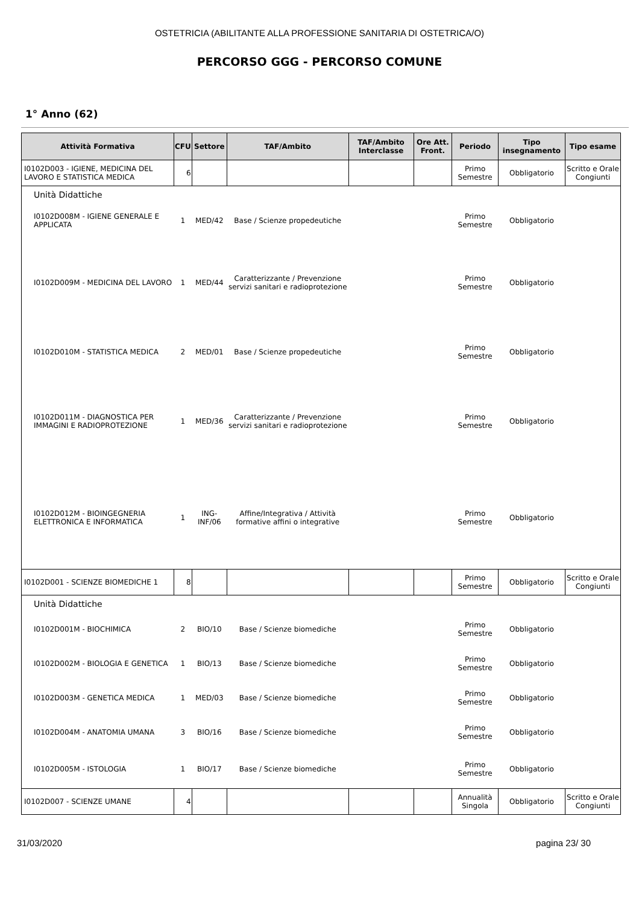OSTETRICIA (ABILITANTE ALLA PROFESSIONE SANITARIA DI OSTETRICA/O)
PERCORSO GGG - PERCORSO COMUNE
1° Anno (62)
| Attività Formativa | CFU | Settore | TAF/Ambito | TAF/Ambito Interclasse | Ore Att. Front. | Periodo | Tipo insegnamento | Tipo esame |
| --- | --- | --- | --- | --- | --- | --- | --- | --- |
| I0102D003 - IGIENE, MEDICINA DEL LAVORO E STATISTICA MEDICA | 6 | | | | | Primo Semestre | Obbligatorio | Scritto e Orale Congiunti |
| Unità Didattiche | | | | | | | | |
| I0102D008M - IGIENE GENERALE E APPLICATA | 1 | MED/42 | Base / Scienze propedeutiche | | | Primo Semestre | Obbligatorio | |
| I0102D009M - MEDICINA DEL LAVORO | 1 | MED/44 | Caratterizzante / Prevenzione servizi sanitari e radioprotezione | | | Primo Semestre | Obbligatorio | |
| I0102D010M - STATISTICA MEDICA | 2 | MED/01 | Base / Scienze propedeutiche | | | Primo Semestre | Obbligatorio | |
| I0102D011M - DIAGNOSTICA PER IMMAGINI E RADIOPROTEZIONE | 1 | MED/36 | Caratterizzante / Prevenzione servizi sanitari e radioprotezione | | | Primo Semestre | Obbligatorio | |
| I0102D012M - BIOINGEGNERIA ELETTRONICA E INFORMATICA | 1 | ING-INF/06 | Affine/Integrativa / Attività formative affini o integrative | | | Primo Semestre | Obbligatorio | |
| I0102D001 - SCIENZE BIOMEDICHE 1 | 8 | | | | | Primo Semestre | Obbligatorio | Scritto e Orale Congiunti |
| Unità Didattiche | | | | | | | | |
| I0102D001M - BIOCHIMICA | 2 | BIO/10 | Base / Scienze biomediche | | | Primo Semestre | Obbligatorio | |
| I0102D002M - BIOLOGIA E GENETICA | 1 | BIO/13 | Base / Scienze biomediche | | | Primo Semestre | Obbligatorio | |
| I0102D003M - GENETICA MEDICA | 1 | MED/03 | Base / Scienze biomediche | | | Primo Semestre | Obbligatorio | |
| I0102D004M - ANATOMIA UMANA | 3 | BIO/16 | Base / Scienze biomediche | | | Primo Semestre | Obbligatorio | |
| I0102D005M - ISTOLOGIA | 1 | BIO/17 | Base / Scienze biomediche | | | Primo Semestre | Obbligatorio | |
| I0102D007 - SCIENZE UMANE | 4 | | | | | Annualità Singola | Obbligatorio | Scritto e Orale Congiunti |
31/03/2020 pagina 23/ 30